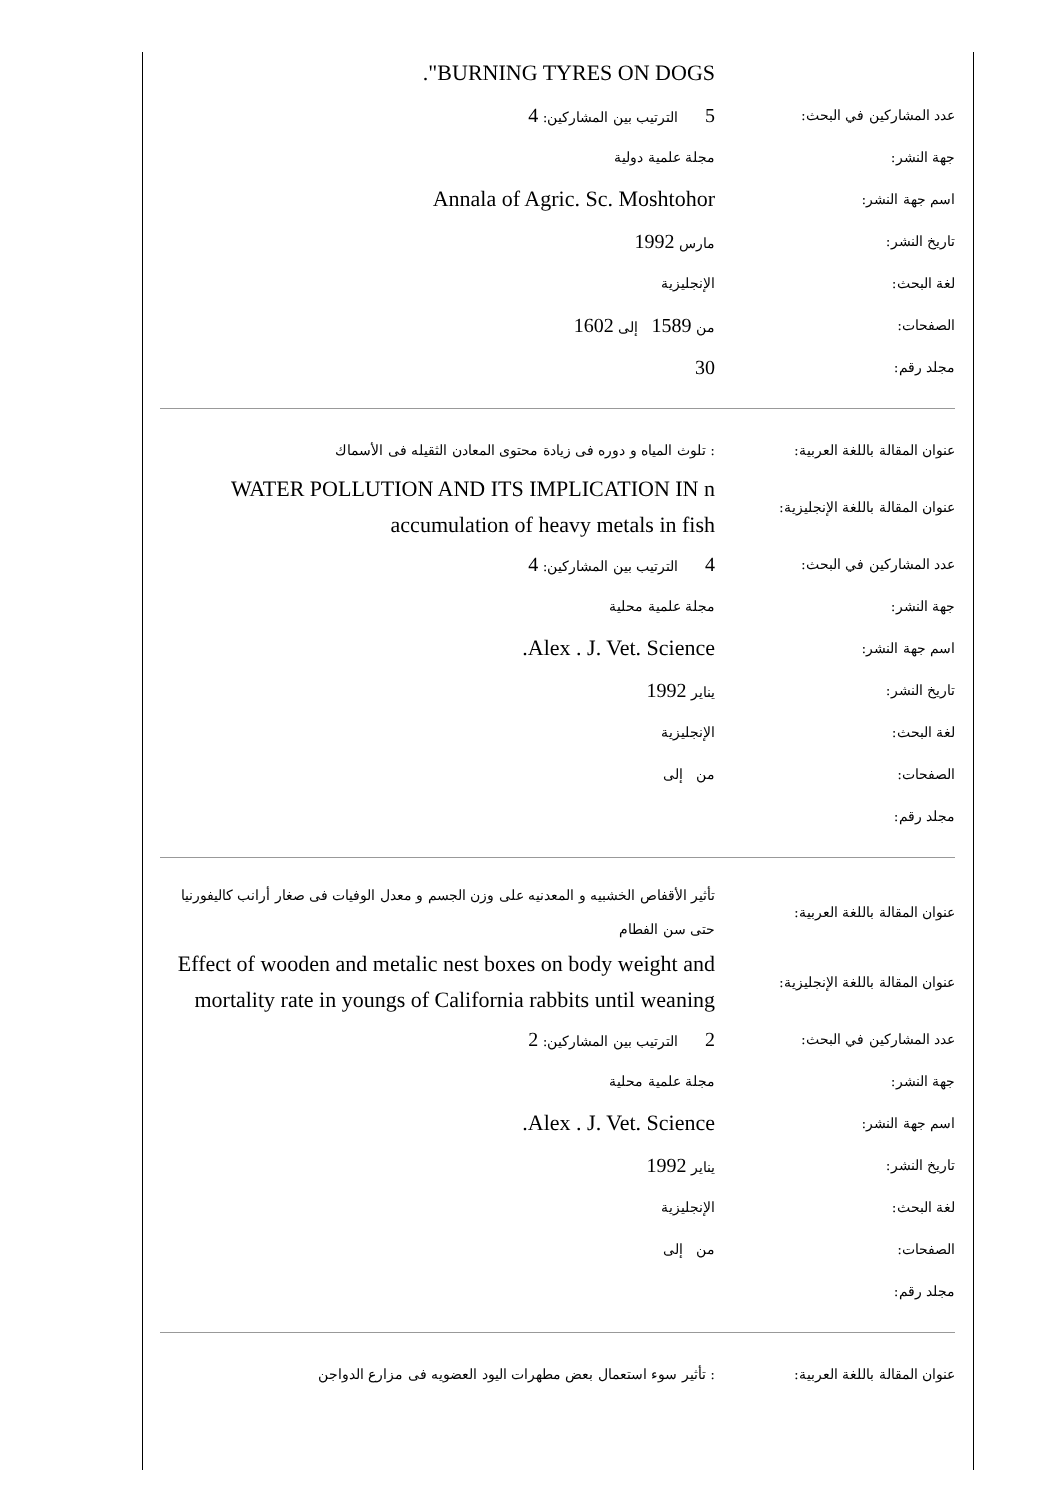."BURNING TYRES ON DOGS
عدد المشاركين في البحث:
5 الترتيب بين المشاركين: 4
جهة النشر: مجلة علمية دولية
اسم جهة النشر:
Annala of Agric. Sc. Moshtohor
تاريخ النشر: مارس 1992
لغة البحث: الإنجليزية
الصفحات: من 1589 إلى 1602
مجلد رقم:
30
عنوان المقالة باللغة العربية:
: تلوث المياه و دوره فى زيادة محتوى المعادن الثقيله فى الأسماك
عنوان المقالة باللغة الإنجليزية:
WATER POLLUTION AND ITS IMPLICATION IN n accumulation of heavy metals in fish
عدد المشاركين في البحث:
4 الترتيب بين المشاركين: 4
جهة النشر: مجلة علمية محلية
اسم جهة النشر:
.Alex . J. Vet. Science
تاريخ النشر: يناير 1992
لغة البحث: الإنجليزية
الصفحات: من إلى
مجلد رقم:
عنوان المقالة باللغة العربية:
تأثير الأقفاص الخشبيه و المعدنيه على وزن الجسم و معدل الوفيات فى صغار أرانب كاليفورنيا حتى سن الفطام
عنوان المقالة باللغة الإنجليزية:
Effect of wooden and metalic nest boxes on body weight and mortality rate in youngs of California rabbits until weaning
عدد المشاركين في البحث:
2 الترتيب بين المشاركين: 2
جهة النشر: مجلة علمية محلية
اسم جهة النشر:
.Alex . J. Vet. Science
تاريخ النشر: يناير 1992
لغة البحث: الإنجليزية
الصفحات: من إلى
مجلد رقم:
عنوان المقالة باللغة العربية:
: تأثير سوء استعمال بعض مطهرات اليود العضويه فى مزارع الدواجن